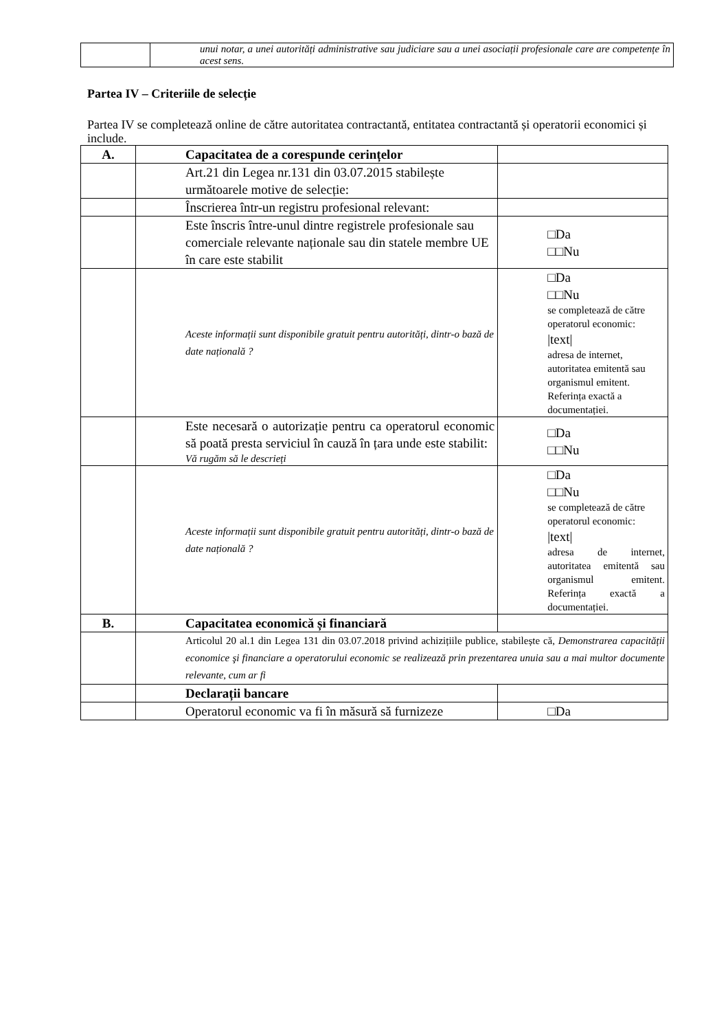| | unui notar, a unei autorități administrative sau judiciare sau a unei asociații profesionale care are competențe în acest sens. |
Partea IV – Criteriile de selecție
Partea IV se completează online de către autoritatea contractantă, entitatea contractantă și operatorii economici și include.
| A. | Capacitatea de a corespunde cerințelor | |
| | Art.21 din Legea nr.131 din 03.07.2015 stabilește următoarele motive de selecție: | |
| | Înscrierea într-un registru profesional relevant: | |
| | Este înscris între-unul dintre registrele profesionale sau comerciale relevante naționale sau din statele membre UE în care este stabilit | □Da □□Nu |
| | Aceste informații sunt disponibile gratuit pentru autorități, dintr-o bază de date națională ? | □Da □□Nu se completează de către operatorul economic: /text/ adresa de internet, autoritatea emitentă sau organismul emitent. Referința exactă a documentației. |
| | Este necesară o autorizație pentru ca operatorul economic să poată presta serviciul în cauză în țara unde este stabilit: Vă rugăm să le descrieți | □Da □□Nu |
| | Aceste informații sunt disponibile gratuit pentru autorități, dintr-o bază de date națională ? | □Da □□Nu se completează de către operatorul economic: /text/ adresa de internet, autoritatea emitentă sau organismul emitent. Referința exactă a documentației. |
| B. | Capacitatea economică și financiară | |
| | Articolul 20 al.1 din Legea 131 din 03.07.2018 privind achizițiile publice, stabilește că, Demonstrarea capacității economice şi financiare a operatorului economic se realizează prin prezentarea unuia sau a mai multor documente relevante, cum ar fi | |
| | Declarații bancare | |
| | Operatorul economic va fi în măsură să furnizeze | □Da |